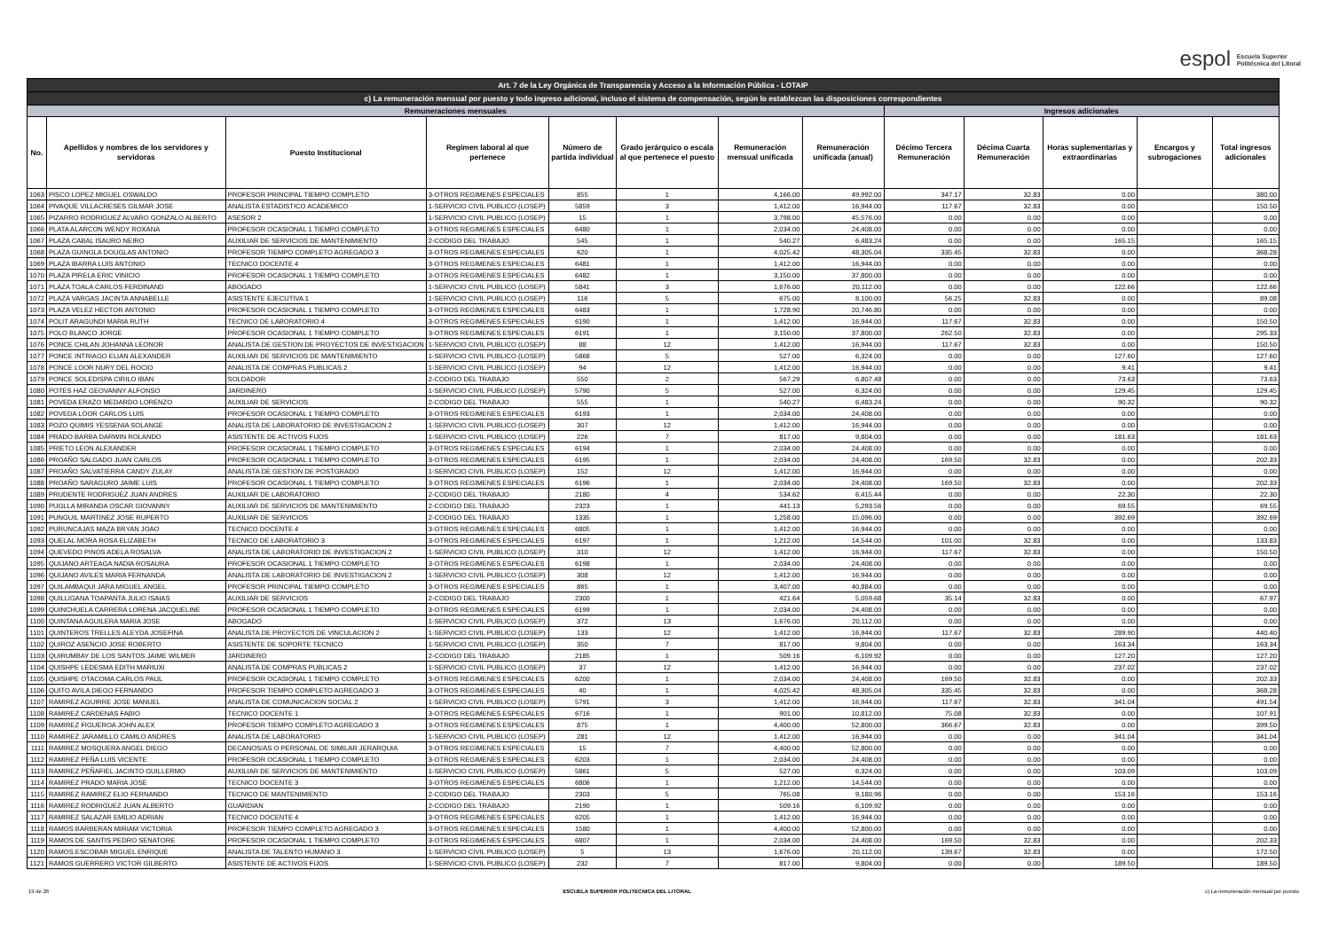espol Escuela Superior
Politécnica del Litoral
| Art. 7 de la Ley Orgánica de Transparencia y Acceso a la Información Pública - LOTAIP | | | | | | | | | | | | |
| --- | --- | --- | --- | --- | --- | --- | --- | --- | --- | --- | --- | --- |
| c) La remuneración mensual por puesto y todo ingreso adicional, incluso el sistema de compensación, según lo establezcan las disposiciones correspondientes | | | | | | | | | | | | |
| Remuneraciones mensuales | | | | | | | | Ingresos adicionales | | | | |
| No. | Apellidos y nombres de los servidores y servidoras | Puesto Institucional | Regimen laboral al que pertenece | Número de partida individual | Grado jerárquico o escala al que pertenece el puesto | Remuneración mensual unificada | Remuneración unificada (anual) | Décimo Tercera Remuneración | Décima Cuarta Remuneración | Horas suplementarias y extraordinarias | Encargos y subrogaciones | Total ingresos adicionales |
| 1063 | PISCO LOPEZ MIGUEL OSWALDO | PROFESOR PRINCIPAL TIEMPO COMPLETO | 3-OTROS REGIMENES ESPECIALES | 855 | 1 | 4,166.00 | 49,992.00 | 347.17 | 32.83 | 0.00 | | 380.00 |
| 1064 | PIVAQUE VILLACRESES GILMAR JOSE | ANALISTA ESTADISTICO ACADEMICO | 1-SERVICIO CIVIL PUBLICO (LOSEP) | 5859 | 3 | 1,412.00 | 16,944.00 | 117.67 | 32.83 | 0.00 | | 150.50 |
| 1065 | PIZARRO RODRIGUEZ ALVARO GONZALO ALBERTO | ASESOR 2 | 1-SERVICIO CIVIL PUBLICO (LOSEP) | 15 | 1 | 3,798.00 | 45,576.00 | 0.00 | 0.00 | 0.00 | | 0.00 |
| 1066 | PLATA ALARCON WENDY ROXANA | PROFESOR OCASIONAL 1 TIEMPO COMPLETO | 3-OTROS REGIMENES ESPECIALES | 6480 | 1 | 2,034.00 | 24,408.00 | 0.00 | 0.00 | 0.00 | | 0.00 |
| 1067 | PLAZA CABAL ISAURO NEIRO | AUXILIAR DE SERVICIOS DE MANTENIMIENTO | 2-CODIGO DEL TRABAJO | 545 | 1 | 540.27 | 6,483.24 | 0.00 | 0.00 | 165.15 | | 165.15 |
| 1068 | PLAZA GUINGLA DOUGLAS ANTONIO | PROFESOR TIEMPO COMPLETO AGREGADO 3 | 3-OTROS REGIMENES ESPECIALES | 620 | 1 | 4,025.42 | 48,305.04 | 335.45 | 32.83 | 0.00 | | 368.28 |
| 1069 | PLAZA IBARRA LUIS ANTONIO | TECNICO DOCENTE 4 | 3-OTROS REGIMENES ESPECIALES | 6481 | 1 | 1,412.00 | 16,944.00 | 0.00 | 0.00 | 0.00 | | 0.00 |
| 1070 | PLAZA PIRELA ERIC VINICIO | PROFESOR OCASIONAL 1 TIEMPO COMPLETO | 3-OTROS REGIMENES ESPECIALES | 6482 | 1 | 3,150.00 | 37,800.00 | 0.00 | 0.00 | 0.00 | | 0.00 |
| 1071 | PLAZA TOALA CARLOS FERDINAND | ABOGADO | 1-SERVICIO CIVIL PUBLICO (LOSEP) | 5841 | 3 | 1,676.00 | 20,112.00 | 0.00 | 0.00 | 122.66 | | 122.66 |
| 1072 | PLAZA VARGAS JACINTA ANNABELLE | ASISTENTE EJECUTIVA 1 | 1-SERVICIO CIVIL PUBLICO (LOSEP) | 116 | 5 | 675.00 | 8,100.00 | 56.25 | 32.83 | 0.00 | | 89.08 |
| 1073 | PLAZA VELEZ HECTOR ANTONIO | PROFESOR OCASIONAL 1 TIEMPO COMPLETO | 3-OTROS REGIMENES ESPECIALES | 6483 | 1 | 1,728.90 | 20,746.80 | 0.00 | 0.00 | 0.00 | | 0.00 |
| 1074 | POLIT ARAGUNDI MARIA RUTH | TECNICO DE LABORATORIO 4 | 3-OTROS REGIMENES ESPECIALES | 6190 | 1 | 1,412.00 | 16,944.00 | 117.67 | 32.83 | 0.00 | | 150.50 |
| 1075 | POLO BLANCO JORGE | PROFESOR OCASIONAL 1 TIEMPO COMPLETO | 3-OTROS REGIMENES ESPECIALES | 6191 | 1 | 3,150.00 | 37,800.00 | 262.50 | 32.83 | 0.00 | | 295.33 |
| 1076 | PONCE CHILAN JOHANNA LEONOR | ANALISTA DE GESTION DE PROYECTOS DE INVESTIGACION | 1-SERVICIO CIVIL PUBLICO (LOSEP) | 88 | 12 | 1,412.00 | 16,944.00 | 117.67 | 32.83 | 0.00 | | 150.50 |
| 1077 | PONCE INTRIAGO ELIAN ALEXANDER | AUXILIAR DE SERVICIOS DE MANTENIMIENTO | 1-SERVICIO CIVIL PUBLICO (LOSEP) | 5868 | 5 | 527.00 | 6,324.00 | 0.00 | 0.00 | 127.60 | | 127.60 |
| 1078 | PONCE LOOR NURY DEL ROCIO | ANALISTA DE COMPRAS PUBLICAS 2 | 1-SERVICIO CIVIL PUBLICO (LOSEP) | 94 | 12 | 1,412.00 | 16,944.00 | 0.00 | 0.00 | 9.41 | | 9.41 |
| 1079 | PONCE SOLEDISPA CIRILO IBAN | SOLDADOR | 2-CODIGO DEL TRABAJO | 550 | 2 | 567.29 | 6,807.48 | 0.00 | 0.00 | 73.63 | | 73.63 |
| 1080 | POTES HAZ GEOVANNY ALFONSO | JARDINERO | 1-SERVICIO CIVIL PUBLICO (LOSEP) | 5790 | 5 | 527.00 | 6,324.00 | 0.00 | 0.00 | 129.45 | | 129.45 |
| 1081 | POVEDA ERAZO MEDARDO LORENZO | AUXILIAR DE SERVICIOS | 2-CODIGO DEL TRABAJO | 555 | 1 | 540.27 | 6,483.24 | 0.00 | 0.00 | 90.32 | | 90.32 |
| 1082 | POVEDA LOOR CARLOS LUIS | PROFESOR OCASIONAL 1 TIEMPO COMPLETO | 3-OTROS REGIMENES ESPECIALES | 6193 | 1 | 2,034.00 | 24,408.00 | 0.00 | 0.00 | 0.00 | | 0.00 |
| 1083 | POZO QUIMIS YESSENIA SOLANGE | ANALISTA DE LABORATORIO DE INVESTIGACION 2 | 1-SERVICIO CIVIL PUBLICO (LOSEP) | 307 | 12 | 1,412.00 | 16,944.00 | 0.00 | 0.00 | 0.00 | | 0.00 |
| 1084 | PRADO BARBA DARWIN ROLANDO | ASISTENTE DE ACTIVOS FIJOS | 1-SERVICIO CIVIL PUBLICO (LOSEP) | 226 | 7 | 817.00 | 9,804.00 | 0.00 | 0.00 | 181.63 | | 181.63 |
| 1085 | PRIETO LEON ALEXANDER | PROFESOR OCASIONAL 1 TIEMPO COMPLETO | 3-OTROS REGIMENES ESPECIALES | 6194 | 1 | 2,034.00 | 24,408.00 | 0.00 | 0.00 | 0.00 | | 0.00 |
| 1086 | PROAÑO SALGADO JUAN CARLOS | PROFESOR OCASIONAL 1 TIEMPO COMPLETO | 3-OTROS REGIMENES ESPECIALES | 6195 | 1 | 2,034.00 | 24,408.00 | 169.50 | 32.83 | 0.00 | | 202.33 |
| 1087 | PROAÑO SALVATIERRA CANDY ZULAY | ANALISTA DE GESTION DE POSTGRADO | 1-SERVICIO CIVIL PUBLICO (LOSEP) | 152 | 12 | 1,412.00 | 16,944.00 | 0.00 | 0.00 | 0.00 | | 0.00 |
| 1088 | PROAÑO SARAGURO JAIME LUIS | PROFESOR OCASIONAL 1 TIEMPO COMPLETO | 3-OTROS REGIMENES ESPECIALES | 6196 | 1 | 2,034.00 | 24,408.00 | 169.50 | 32.83 | 0.00 | | 202.33 |
| 1089 | PRUDENTE RODRIGUEZ JUAN ANDRES | AUXILIAR DE LABORATORIO | 2-CODIGO DEL TRABAJO | 2180 | 4 | 534.62 | 6,415.44 | 0.00 | 0.00 | 22.30 | | 22.30 |
| 1090 | PUGLLA MIRANDA OSCAR GIOVANNY | AUXILIAR DE SERVICIOS DE MANTENIMIENTO | 2-CODIGO DEL TRABAJO | 2323 | 1 | 441.13 | 5,293.56 | 0.00 | 0.00 | 69.55 | | 69.55 |
| 1091 | PUNGUIL MARTINEZ JOSE RUPERTO | AUXILIAR DE SERVICIOS | 2-CODIGO DEL TRABAJO | 1335 | 1 | 1,258.00 | 15,096.00 | 0.00 | 0.00 | 392.69 | | 392.69 |
| 1092 | PURUNCAJAS MAZA BRYAN JOAO | TECNICO DOCENTE 4 | 3-OTROS REGIMENES ESPECIALES | 6805 | 1 | 1,412.00 | 16,944.00 | 0.00 | 0.00 | 0.00 | | 0.00 |
| 1093 | QUELAL MORA ROSA ELIZABETH | TECNICO DE LABORATORIO 3 | 3-OTROS REGIMENES ESPECIALES | 6197 | 1 | 1,212.00 | 14,544.00 | 101.00 | 32.83 | 0.00 | | 133.83 |
| 1094 | QUEVEDO PINOS ADELA ROSALVA | ANALISTA DE LABORATORIO DE INVESTIGACION 2 | 1-SERVICIO CIVIL PUBLICO (LOSEP) | 310 | 12 | 1,412.00 | 16,944.00 | 117.67 | 32.83 | 0.00 | | 150.50 |
| 1095 | QUIJANO ARTEAGA NADIA ROSAURA | PROFESOR OCASIONAL 1 TIEMPO COMPLETO | 3-OTROS REGIMENES ESPECIALES | 6198 | 1 | 2,034.00 | 24,408.00 | 0.00 | 0.00 | 0.00 | | 0.00 |
| 1096 | QUIJANO AVILES MARIA FERNANDA | ANALISTA DE LABORATORIO DE INVESTIGACION 2 | 1-SERVICIO CIVIL PUBLICO (LOSEP) | 308 | 12 | 1,412.00 | 16,944.00 | 0.00 | 0.00 | 0.00 | | 0.00 |
| 1097 | QUILAMBAQUI JARA MIGUEL ANGEL | PROFESOR PRINCIPAL TIEMPO COMPLETO | 3-OTROS REGIMENES ESPECIALES | 865 | 1 | 3,407.00 | 40,884.00 | 0.00 | 0.00 | 0.00 | | 0.00 |
| 1098 | QUILLIGANA TOAPANTA JULIO ISAIAS | AUXILIAR DE SERVICIOS | 2-CODIGO DEL TRABAJO | 2300 | 1 | 421.64 | 5,059.68 | 35.14 | 32.83 | 0.00 | | 67.97 |
| 1099 | QUINCHUELA CARRERA LORENA JACQUELINE | PROFESOR OCASIONAL 1 TIEMPO COMPLETO | 3-OTROS REGIMENES ESPECIALES | 6199 | 1 | 2,034.00 | 24,408.00 | 0.00 | 0.00 | 0.00 | | 0.00 |
| 1100 | QUINTANA AGUILERA MARIA JOSE | ABOGADO | 1-SERVICIO CIVIL PUBLICO (LOSEP) | 372 | 13 | 1,676.00 | 20,112.00 | 0.00 | 0.00 | 0.00 | | 0.00 |
| 1101 | QUINTEROS TRELLES ALEYDA JOSEFINA | ANALISTA DE PROYECTOS DE VINCULACION 2 | 1-SERVICIO CIVIL PUBLICO (LOSEP) | 133 | 12 | 1,412.00 | 16,944.00 | 117.67 | 32.83 | 289.90 | | 440.40 |
| 1102 | QUIROZ ASENCIO JOSE ROBERTO | ASISTENTE DE SOPORTE TECNICO | 1-SERVICIO CIVIL PUBLICO (LOSEP) | 350 | 7 | 817.00 | 9,804.00 | 0.00 | 0.00 | 163.34 | | 163.34 |
| 1103 | QUIRUMBAY DE LOS SANTOS JAIME WILMER | JARDINERO | 2-CODIGO DEL TRABAJO | 2185 | 1 | 509.16 | 6,109.92 | 0.00 | 0.00 | 127.20 | | 127.20 |
| 1104 | QUISHPE LEDESMA EDITH MARIUXI | ANALISTA DE COMPRAS PUBLICAS 2 | 1-SERVICIO CIVIL PUBLICO (LOSEP) | 37 | 12 | 1,412.00 | 16,944.00 | 0.00 | 0.00 | 237.02 | | 237.02 |
| 1105 | QUISHPE OTACOMA CARLOS PAUL | PROFESOR OCASIONAL 1 TIEMPO COMPLETO | 3-OTROS REGIMENES ESPECIALES | 6200 | 1 | 2,034.00 | 24,408.00 | 169.50 | 32.83 | 0.00 | | 202.33 |
| 1106 | QUITO AVILA DIEGO FERNANDO | PROFESOR TIEMPO COMPLETO AGREGADO 3 | 3-OTROS REGIMENES ESPECIALES | 40 | 1 | 4,025.42 | 48,305.04 | 335.45 | 32.83 | 0.00 | | 368.28 |
| 1107 | RAMIREZ AGUIRRE JOSE MANUEL | ANALISTA DE COMUNICACION SOCIAL 2 | 1-SERVICIO CIVIL PUBLICO (LOSEP) | 5791 | 3 | 1,412.00 | 16,944.00 | 117.67 | 32.83 | 341.04 | | 491.54 |
| 1108 | RAMIREZ CARDENAS FABIO | TECNICO DOCENTE 1 | 3-OTROS REGIMENES ESPECIALES | 6716 | 1 | 901.00 | 10,812.00 | 75.08 | 32.83 | 0.00 | | 107.91 |
| 1109 | RAMIREZ FIGUEROA JOHN ALEX | PROFESOR TIEMPO COMPLETO AGREGADO 3 | 3-OTROS REGIMENES ESPECIALES | 875 | 1 | 4,400.00 | 52,800.00 | 366.67 | 32.83 | 0.00 | | 399.50 |
| 1110 | RAMIREZ JARAMILLO CAMILO ANDRES | ANALISTA DE LABORATORIO | 1-SERVICIO CIVIL PUBLICO (LOSEP) | 281 | 12 | 1,412.00 | 16,944.00 | 0.00 | 0.00 | 341.04 | | 341.04 |
| 1111 | RAMIREZ MOSQUERA ANGEL DIEGO | DECANOS/AS O PERSONAL DE SIMILAR JERARQUIA | 3-OTROS REGIMENES ESPECIALES | 15 | 7 | 4,400.00 | 52,800.00 | 0.00 | 0.00 | 0.00 | | 0.00 |
| 1112 | RAMIREZ PEÑA LUIS VICENTE | PROFESOR OCASIONAL 1 TIEMPO COMPLETO | 3-OTROS REGIMENES ESPECIALES | 6203 | 1 | 2,034.00 | 24,408.00 | 0.00 | 0.00 | 0.00 | | 0.00 |
| 1113 | RAMIREZ PEÑAFIEL JACINTO GUILLERMO | AUXILIAR DE SERVICIOS DE MANTENIMIENTO | 1-SERVICIO CIVIL PUBLICO (LOSEP) | 5861 | 5 | 527.00 | 6,324.00 | 0.00 | 0.00 | 103.09 | | 103.09 |
| 1114 | RAMIREZ PRADO MARIA JOSE | TECNICO DOCENTE 3 | 3-OTROS REGIMENES ESPECIALES | 6806 | 1 | 1,212.00 | 14,544.00 | 0.00 | 0.00 | 0.00 | | 0.00 |
| 1115 | RAMIREZ RAMIREZ ELIO FERNANDO | TECNICO DE MANTENIMIENTO | 2-CODIGO DEL TRABAJO | 2303 | 5 | 765.08 | 9,180.96 | 0.00 | 0.00 | 153.16 | | 153.16 |
| 1116 | RAMIREZ RODRIGUEZ JUAN ALBERTO | GUARDIAN | 2-CODIGO DEL TRABAJO | 2190 | 1 | 509.16 | 6,109.92 | 0.00 | 0.00 | 0.00 | | 0.00 |
| 1117 | RAMIREZ SALAZAR EMILIO ADRIAN | TECNICO DOCENTE 4 | 3-OTROS REGIMENES ESPECIALES | 6205 | 1 | 1,412.00 | 16,944.00 | 0.00 | 0.00 | 0.00 | | 0.00 |
| 1118 | RAMOS BARBERAN MIRIAM VICTORIA | PROFESOR TIEMPO COMPLETO AGREGADO 3 | 3-OTROS REGIMENES ESPECIALES | 1580 | 1 | 4,400.00 | 52,800.00 | 0.00 | 0.00 | 0.00 | | 0.00 |
| 1119 | RAMOS DE SANTIS PEDRO SENATORE | PROFESOR OCASIONAL 1 TIEMPO COMPLETO | 3-OTROS REGIMENES ESPECIALES | 6807 | 1 | 2,034.00 | 24,408.00 | 169.50 | 32.83 | 0.00 | | 202.33 |
| 1120 | RAMOS ESCOBAR MIGUEL ENRIQUE | ANALISTA DE TALENTO HUMANO 3 | 1-SERVICIO CIVIL PUBLICO (LOSEP) | 5 | 13 | 1,676.00 | 20,112.00 | 139.67 | 32.83 | 0.00 | | 172.50 |
| 1121 | RAMOS GUERRERO VICTOR GILBERTO | ASISTENTE DE ACTIVOS FIJOS | 1-SERVICIO CIVIL PUBLICO (LOSEP) | 232 | 7 | 817.00 | 9,804.00 | 0.00 | 0.00 | 189.50 | | 189.50 |
19 de 26 ESCUELA SUPERIOR POLITECNICA DEL LITORAL c) La remuneración mensual por puesto